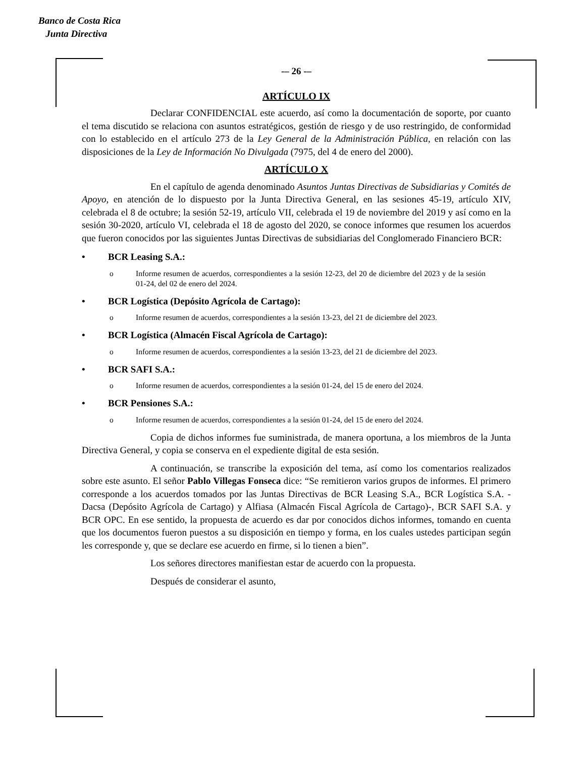Banco de Costa Rica
Junta Directiva
-– 26 -–
ARTÍCULO IX
Declarar CONFIDENCIAL este acuerdo, así como la documentación de soporte, por cuanto el tema discutido se relaciona con asuntos estratégicos, gestión de riesgo y de uso restringido, de conformidad con lo establecido en el artículo 273 de la Ley General de la Administración Pública, en relación con las disposiciones de la Ley de Información No Divulgada (7975, del 4 de enero del 2000).
ARTÍCULO X
En el capítulo de agenda denominado Asuntos Juntas Directivas de Subsidiarias y Comités de Apoyo, en atención de lo dispuesto por la Junta Directiva General, en las sesiones 45-19, artículo XIV, celebrada el 8 de octubre; la sesión 52-19, artículo VII, celebrada el 19 de noviembre del 2019 y así como en la sesión 30-2020, artículo VI, celebrada el 18 de agosto del 2020, se conoce informes que resumen los acuerdos que fueron conocidos por las siguientes Juntas Directivas de subsidiarias del Conglomerado Financiero BCR:
• BCR Leasing S.A.:
o Informe resumen de acuerdos, correspondientes a la sesión 12-23, del 20 de diciembre del 2023 y de la sesión 01-24, del 02 de enero del 2024.
• BCR Logística (Depósito Agrícola de Cartago):
o Informe resumen de acuerdos, correspondientes a la sesión 13-23, del 21 de diciembre del 2023.
• BCR Logística (Almacén Fiscal Agrícola de Cartago):
o Informe resumen de acuerdos, correspondientes a la sesión 13-23, del 21 de diciembre del 2023.
• BCR SAFI S.A.:
o Informe resumen de acuerdos, correspondientes a la sesión 01-24, del 15 de enero del 2024.
• BCR Pensiones S.A.:
o Informe resumen de acuerdos, correspondientes a la sesión 01-24, del 15 de enero del 2024.
Copia de dichos informes fue suministrada, de manera oportuna, a los miembros de la Junta Directiva General, y copia se conserva en el expediente digital de esta sesión.
A continuación, se transcribe la exposición del tema, así como los comentarios realizados sobre este asunto. El señor Pablo Villegas Fonseca dice: “Se remitieron varios grupos de informes. El primero corresponde a los acuerdos tomados por las Juntas Directivas de BCR Leasing S.A., BCR Logística S.A. -Dacsa (Depósito Agrícola de Cartago) y Alfiasa (Almacén Fiscal Agrícola de Cartago)-, BCR SAFI S.A. y BCR OPC. En ese sentido, la propuesta de acuerdo es dar por conocidos dichos informes, tomando en cuenta que los documentos fueron puestos a su disposición en tiempo y forma, en los cuales ustedes participan según les corresponde y, que se declare ese acuerdo en firme, si lo tienen a bien”.
Los señores directores manifiestan estar de acuerdo con la propuesta.
Después de considerar el asunto,